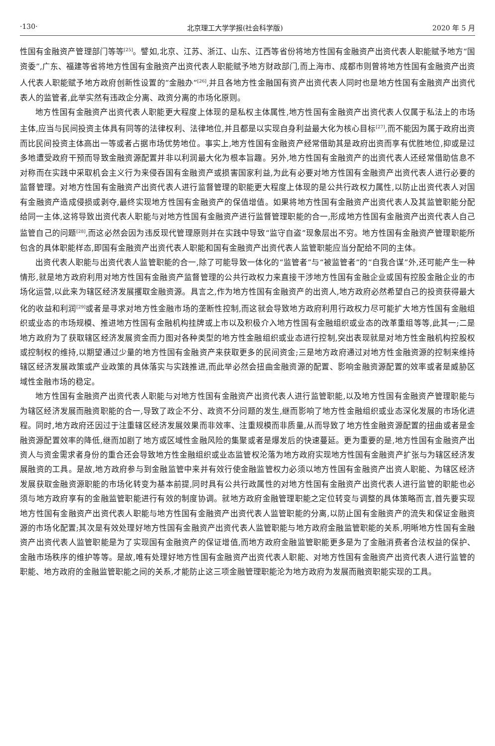·130· 北京理工大学学报(社会科学版) 2020 年 5 月
性国有金融资产管理部门等等<sup>[25]</sup>。譬如,北京、江苏、浙江、山东、江西等省份将地方性国有金融资产出资代表人职能赋予地方“国资委”,广东、福建等省将地方性国有金融资产出资代表人职能赋予地方财政部门,而上海市、成都市则曾将地方性国有金融资产出资人代表人职能赋予地方政府创新性设置的“金融办”<sup>[26]</sup>,并且各地方性金融国有资产出资代表人同时也是地方性国有金融资产出资代表人的监管者,此举实然有违政企分离、政资分离的市场化原则。
地方性国有金融资产出资代表人职能更大程度上体现的是私权主体属性,地方性国有金融资产出资代表人仅属于私法上的市场主体,应当与民间投资主体具有同等的法律权利、法律地位,并且都是以实现自身利益最大化为核心目标<sup>[27]</sup>,而不能因为属于政府出资而比民间投资主体高出一等或者占据市场优势地位。事实上,地方性国有金融资产经常借助其是政府出资而享有优胜地位,抑或是过多地遭受政府干预而导致金融资源配置并非以利润最大化为根本旨趣。另外,地方性国有金融资产的出资代表人还经常借助信息不对称而在实践中采取机会主义行为来侵吞国有金融资产或损害国家利益,为此有必要对地方性国有金融资产出资代表人进行必要的监督管理。对地方性国有金融资产出资代表人进行监督管理的职能更大程度上体现的是公共行政权力属性,以防止出资代表人对国有金融资产造成侵损或剥夺,最终实现地方性国有金融资产的保值增值。如果将地方性国有金融资产出资代表人及其监管职能分配给同一主体,这将导致出资代表人职能与对地方性国有金融资产进行监督管理职能的合一,形成地方性国有金融资产出资代表人自己监管自己的问题<sup>[28]</sup>,而这必然会因为违反现代管理原则并在实践中导致“监守自盗”现象层出不穷。地方性国有金融资产管理职能所包含的具体职能样态,即国有金融资产出资代表人职能和国有金融资产出资代表人监管职能应当分配给不同的主体。
出资代表人职能与出资代表人监管职能的合一,除了可能导致一体化的“监管者”与“被监管者”的“自我合谋”外,还可能产生一种情形,就是地方政府利用对地方性国有金融资产监督管理的公共行政权力来直接干涉地方性国有金融企业或国有控股金融企业的市场化运营,以此来为辖区经济发展攫取金融资源。具言之,作为地方性国有金融资产的出资人,地方政府必然希望自己的投资获得最大化的收益和利润<sup>[29]</sup>或者是寻求对地方性金融市场的垄断性控制,而这就会导致地方政府利用行政权力尽可能扩大地方性国有金融组织或业态的市场规模、推进地方性国有金融机构挂牌或上市以及积极介入地方性国有金融组织或业态的改革重组等等,此其一;二是地方政府为了获取辖区经济发展资金而力图对各种类型的地方性金融组织或业态进行控制,突出表现就是对地方性金融机构控股权或控制权的维持,以期望通过少量的地方性国有金融资产来获取更多的民间资金;三是地方政府通过对地方性金融资源的控制来维持辖区经济发展政策或产业政策的具体落实与实践推进,而此举必然会扭曲金融资源的配置、影响金融资源配置的效率或者是威胁区域性金融市场的稳定。
地方性国有金融资产出资代表人职能与对地方性国有金融资产出资代表人进行监管职能,以及地方性国有金融资产管理职能与为辖区经济发展而融资职能的合一,导致了政企不分、政资不分问题的发生,继而影响了地方性金融组织或业态深化发展的市场化进程。同时,地方政府还因过于注重辖区经济发展效果而非效率、注重规模而非质量,从而导致了地方性金融资源配置的扭曲或者是金融资源配置效率的降低,继而加剧了地方或区域性金融风险的集聚或者是爆发后的快速蔓延。更为重要的是,地方性国有金融资产出资人与资金需求者身份的重合还会导致地方性金融组织或业态监管权沦落为地方政府实现地方性国有金融资产扩张与为辖区经济发展融资的工具。是故,地方政府参与到金融监管中来并有效行使金融监管权力必须以地方性国有金融资产出资人职能、为辖区经济发展获取金融资源职能的市场化转变为基本前提,同时具有公共行政属性的对地方性国有金融资产出资代表人进行监管的职能也必须与地方政府享有的金融监管职能进行有效的制度协调。就地方政府金融管理职能之定位转变与调整的具体策略而言,首先要实现地方性国有金融资产出资代表人职能与地方性国有金融资产出资代表人监管职能的分离,以防止国有金融资产的流失和保证金融资源的市场化配置;其次是有效处理好地方性国有金融资产出资代表人监管职能与地方政府金融监管职能的关系,明晰地方性国有金融资产出资代表人监管职能是为了实现国有金融资产的保证增值,而地方政府金融监管职能更多是为了金融消费者合法权益的保护、金融市场秩序的维护等等。是故,唯有处理好地方性国有金融资产出资代表人职能、对地方性国有金融资产出资代表人进行监管的职能、地方政府的金融监管职能之间的关系,才能防止这三项金融管理职能沦为地方政府为发展而融资职能实现的工具。